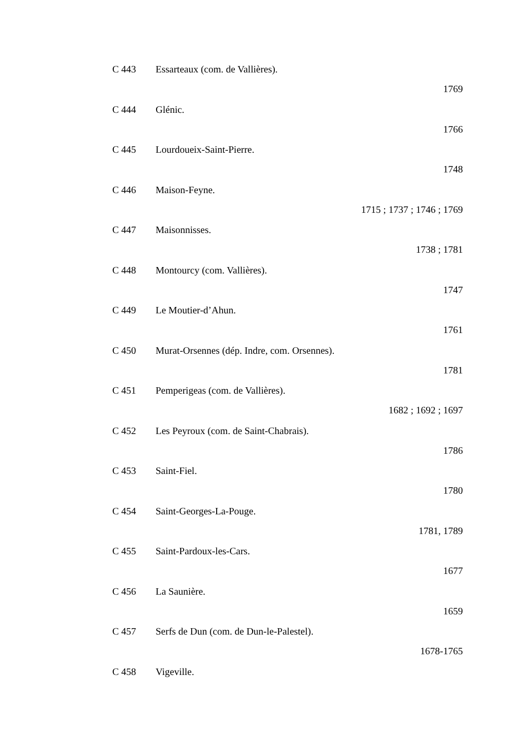C 443 Essarteaux (com. de Vallières).
1769
C 444 Glénic.
1766
C 445 Lourdoueix-Saint-Pierre.
1748
C 446 Maison-Feyne.
1715 ; 1737 ; 1746 ; 1769
C 447 Maisonnisses.
1738 ; 1781
C 448 Montourcy (com. Vallières).
1747
C 449 Le Moutier-d’Ahun.
1761
C 450 Murat-Orsennes (dép. Indre, com. Orsennes).
1781
C 451 Pemperigeas (com. de Vallières).
1682 ; 1692 ; 1697
C 452 Les Peyroux (com. de Saint-Chabrais).
1786
C 453 Saint-Fiel.
1780
C 454 Saint-Georges-La-Pouge.
1781, 1789
C 455 Saint-Pardoux-les-Cars.
1677
C 456 La Saunière.
1659
C 457 Serfs de Dun (com. de Dun-le-Palestel).
1678-1765
C 458 Vigeville.